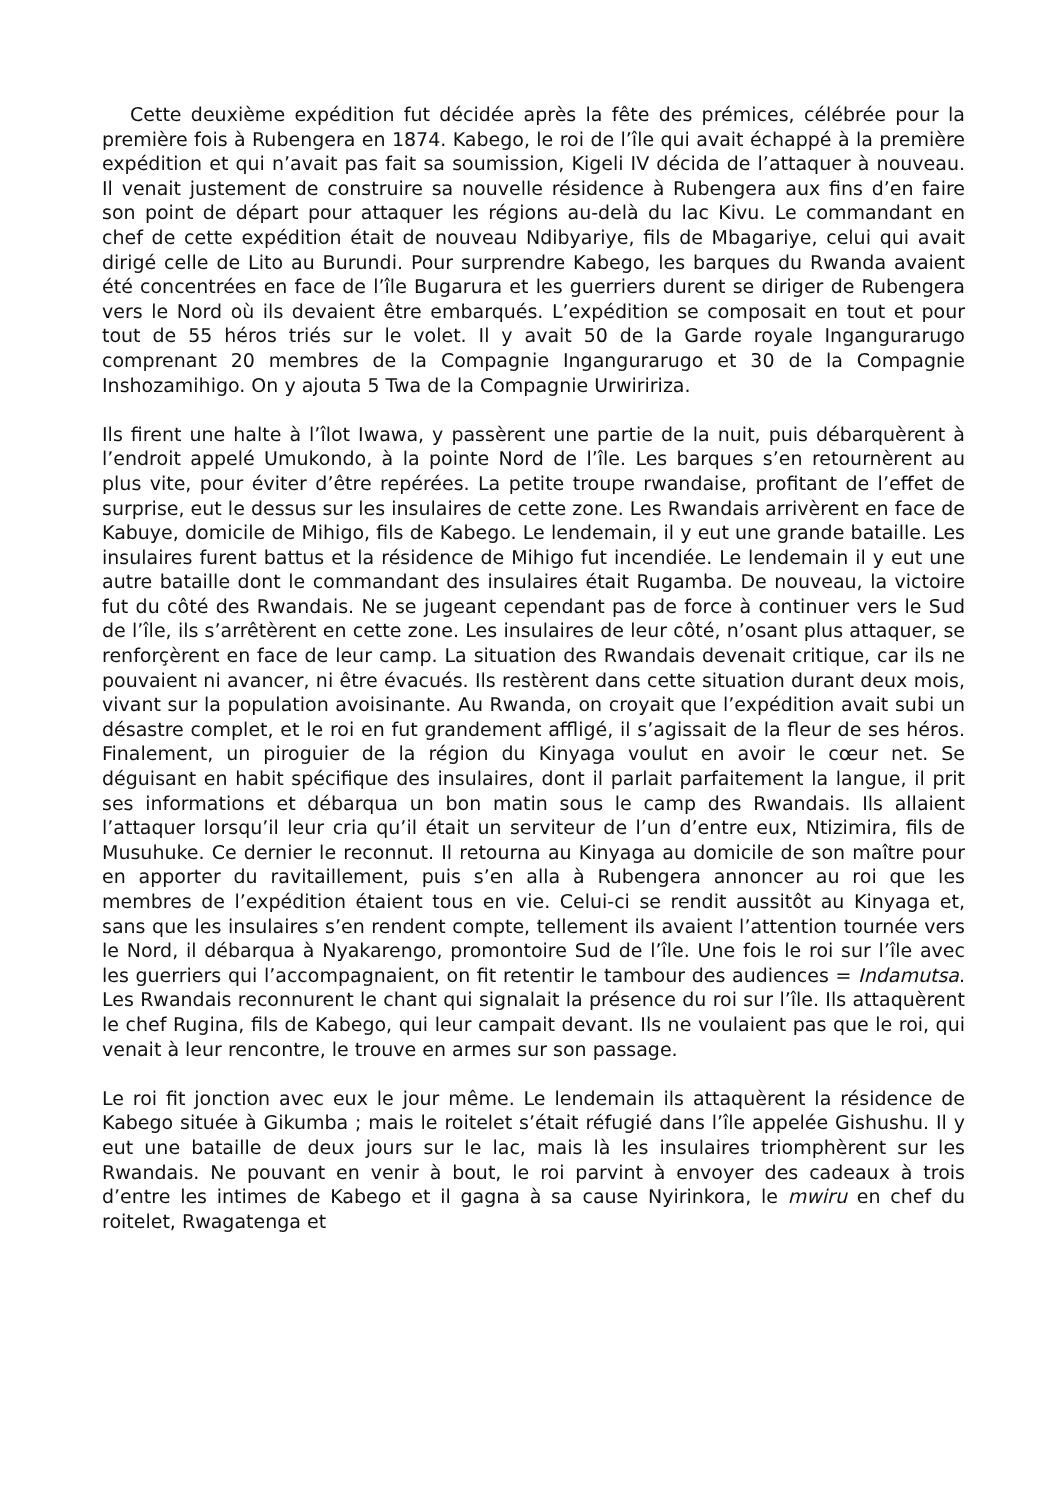Cette deuxième expédition fut décidée après la fête des prémices, célébrée pour la première fois à Rubengera en 1874. Kabego, le roi de l’île qui avait échappé à la première expédition et qui n’avait pas fait sa soumission, Kigeli IV décida de l’attaquer à nouveau. Il venait justement de construire sa nouvelle résidence à Rubengera aux fins d’en faire son point de départ pour attaquer les régions au-delà du lac Kivu. Le commandant en chef de cette expédition était de nouveau Ndibyariye, fils de Mbagariye, celui qui avait dirigé celle de Lito au Burundi. Pour surprendre Kabego, les barques du Rwanda avaient été concentrées en face de l’île Bugarura et les guerriers durent se diriger de Rubengera vers le Nord où ils devaient être embarqués. L’expédition se composait en tout et pour tout de 55 héros triés sur le volet. Il y avait 50 de la Garde royale Ingangurarugo comprenant 20 membres de la Compagnie Ingangurarugo et 30 de la Compagnie Inshozamihigo. On y ajouta 5 Twa de la Compagnie Urwiririza.
Ils firent une halte à l’îlot Iwawa, y passèrent une partie de la nuit, puis débarquèrent à l’endroit appelé Umukondo, à la pointe Nord de l’île. Les barques s’en retournèrent au plus vite, pour éviter d’être repérées. La petite troupe rwandaise, profitant de l’effet de surprise, eut le dessus sur les insulaires de cette zone. Les Rwandais arrivèrent en face de Kabuye, domicile de Mihigo, fils de Kabego. Le lendemain, il y eut une grande bataille. Les insulaires furent battus et la résidence de Mihigo fut incendiée. Le lendemain il y eut une autre bataille dont le commandant des insulaires était Rugamba. De nouveau, la victoire fut du côté des Rwandais. Ne se jugeant cependant pas de force à continuer vers le Sud de l’île, ils s’arrêtèrent en cette zone. Les insulaires de leur côté, n’osant plus attaquer, se renforçèrent en face de leur camp. La situation des Rwandais devenait critique, car ils ne pouvaient ni avancer, ni être évacués. Ils restèrent dans cette situation durant deux mois, vivant sur la population avoisinante. Au Rwanda, on croyait que l’expédition avait subi un désastre complet, et le roi en fut grandement affligé, il s’agissait de la fleur de ses héros. Finalement, un piroguier de la région du Kinyaga voulut en avoir le cœur net. Se déguisant en habit spécifique des insulaires, dont il parlait parfaitement la langue, il prit ses informations et débarqua un bon matin sous le camp des Rwandais. Ils allaient l’attaquer lorsqu’il leur cria qu’il était un serviteur de l’un d’entre eux, Ntizimira, fils de Musuhuke. Ce dernier le reconnut. Il retourna au Kinyaga au domicile de son maître pour en apporter du ravitaillement, puis s’en alla à Rubengera annoncer au roi que les membres de l’expédition étaient tous en vie. Celui-ci se rendit aussitôt au Kinyaga et, sans que les insulaires s’en rendent compte, tellement ils avaient l’attention tournée vers le Nord, il débarqua à Nyakarengo, promontoire Sud de l’île. Une fois le roi sur l’île avec les guerriers qui l’accompagnaient, on fit retentir le tambour des audiences = Indamutsa. Les Rwandais reconnurent le chant qui signalait la présence du roi sur l’île. Ils attaquèrent le chef Rugina, fils de Kabego, qui leur campait devant. Ils ne voulaient pas que le roi, qui venait à leur rencontre, le trouve en armes sur son passage.
Le roi fit jonction avec eux le jour même. Le lendemain ils attaquèrent la résidence de Kabego située à Gikumba ; mais le roitelet s’était réfugié dans l’île appelée Gishushu. Il y eut une bataille de deux jours sur le lac, mais là les insulaires triomphèrent sur les Rwandais. Ne pouvant en venir à bout, le roi parvint à envoyer des cadeaux à trois d’entre les intimes de Kabego et il gagna à sa cause Nyirinkora, le mwiru en chef du roitelet, Rwagatenga et